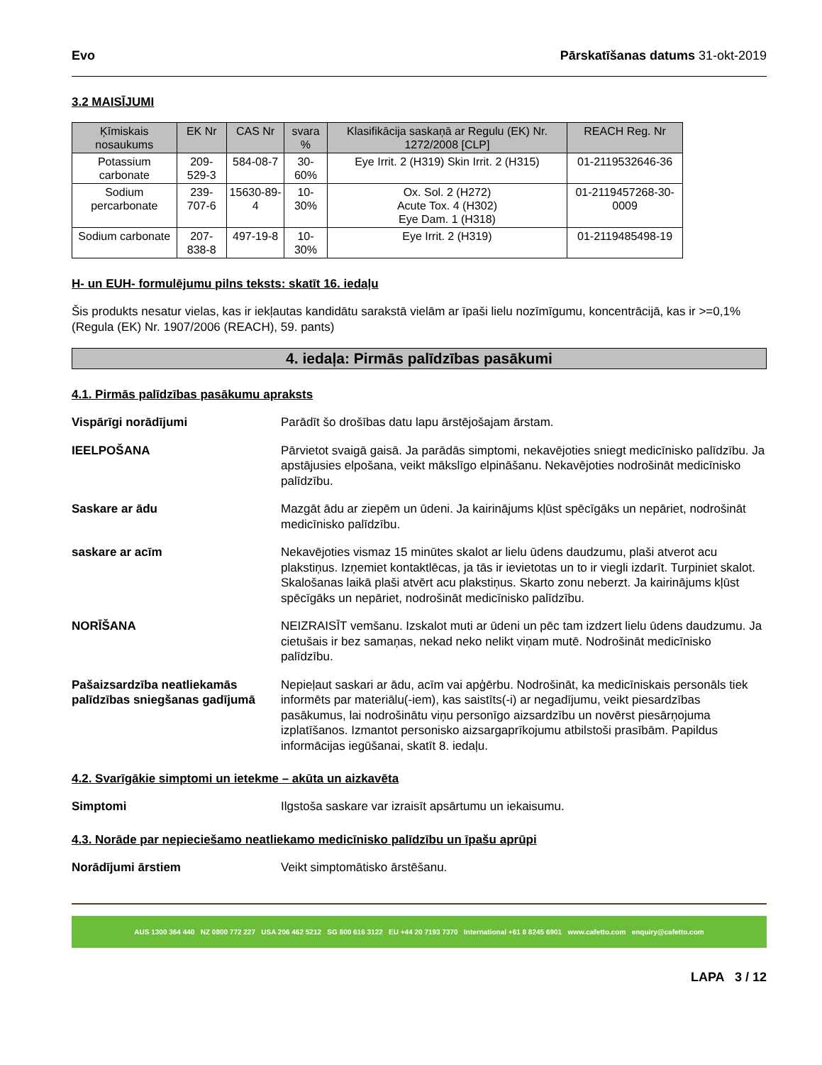Evo Pārskatīšanas datums 31-okt-2019
3.2 MAISĪJUMI
| Ķīmiskais nosaukums | EK Nr | CAS Nr | svara % | Klasifikācija saskaņā ar Regulu (EK) Nr. 1272/2008 [CLP] | REACH Reg. Nr |
| --- | --- | --- | --- | --- | --- |
| Potassium carbonate | 209-529-3 | 584-08-7 | 30-60% | Eye Irrit. 2 (H319) Skin Irrit. 2 (H315) | 01-2119532646-36 |
| Sodium percarbonate | 239-707-6 | 15630-89-4 | 10-30% | Ox. Sol. 2 (H272) Acute Tox. 4 (H302) Eye Dam. 1 (H318) | 01-2119457268-30-0009 |
| Sodium carbonate | 207-838-8 | 497-19-8 | 10-30% | Eye Irrit. 2 (H319) | 01-2119485498-19 |
H- un EUH- formulējumu pilns teksts: skatīt 16. iedaļu
Šis produkts nesatur vielas, kas ir iekļautas kandidātu sarakstā vielām ar īpaši lielu nozīmīgumu, koncentrācijā, kas ir >=0,1% (Regula (EK) Nr. 1907/2006 (REACH), 59. pants)
4. iedaļa: Pirmās palīdzības pasākumi
4.1. Pirmās palīdzības pasākumu apraksts
Vispārīgi norādījumi Parādīt šo drošības datu lapu ārstējošajam ārstam.
IEELPOŠANA Pārvietot svaigā gaisā. Ja parādās simptomi, nekavējoties sniegt medicīnisko palīdzību. Ja apstājusies elpošana, veikt mākslīgo elpināšanu. Nekavējoties nodrošināt medicīnisko palīdzību.
Saskare ar ādu Mazgāt ādu ar ziepēm un ūdeni. Ja kairinājums kļūst spēcīgāks un nepāriet, nodrošināt medicīnisko palīdzību.
saskare ar acīm Nekavējoties vismaz 15 minūtes skalot ar lielu ūdens daudzumu, plaši atverot acu plakstiņus. Izņemiet kontaktlēcas, ja tās ir ievietotas un to ir viegli izdarīt. Turpiniet skalot. Skalošanas laikā plaši atvērt acu plakstiņus. Skarto zonu neberzt. Ja kairinājums kļūst spēcīgāks un nepāriet, nodrošināt medicīnisko palīdzību.
NORĪŠANA NEIZRAISĪT vemšanu. Izskalot muti ar ūdeni un pēc tam izdzert lielu ūdens daudzumu. Ja cietušais ir bez samaņas, nekad neko nelikt viņam mutē. Nodrošināt medicīnisko palīdzību.
Pašaizsardzība neatliekamās palīdzības sniegšanas gadījumā Nepieļaut saskari ar ādu, acīm vai apģērbu. Nodrošināt, ka medicīniskais personāls tiek informēts par materiālu(-iem), kas saistīts(-i) ar negadījumu, veikt piesardzības pasākumus, lai nodrošinātu viņu personīgo aizsardzību un novērst piesārņojuma izplatīšanos. Izmantot personisko aizsargaprīkojumu atbilstoši prasībām. Papildus informācijas iegūšanai, skatīt 8. iedaļu.
4.2. Svarīgākie simptomi un ietekme – akūta un aizkavēta
Simptomi Ilgstoša saskare var izraisīt apsārtumu un iekaisumu.
4.3. Norāde par nepieciešamo neatliekamo medicīnisko palīdzību un īpašu aprūpi
Norādījumi ārstiem Veikt simptomātisko ārstēšanu.
AUS 1300 364 440 NZ 0800 772 227 USA 206 462 5212 SG 800 616 3122 EU +44 20 7193 7370 International +61 8 8245 6901 www.cafetto.com enquiry@cafetto.com
LAPA 3 / 12